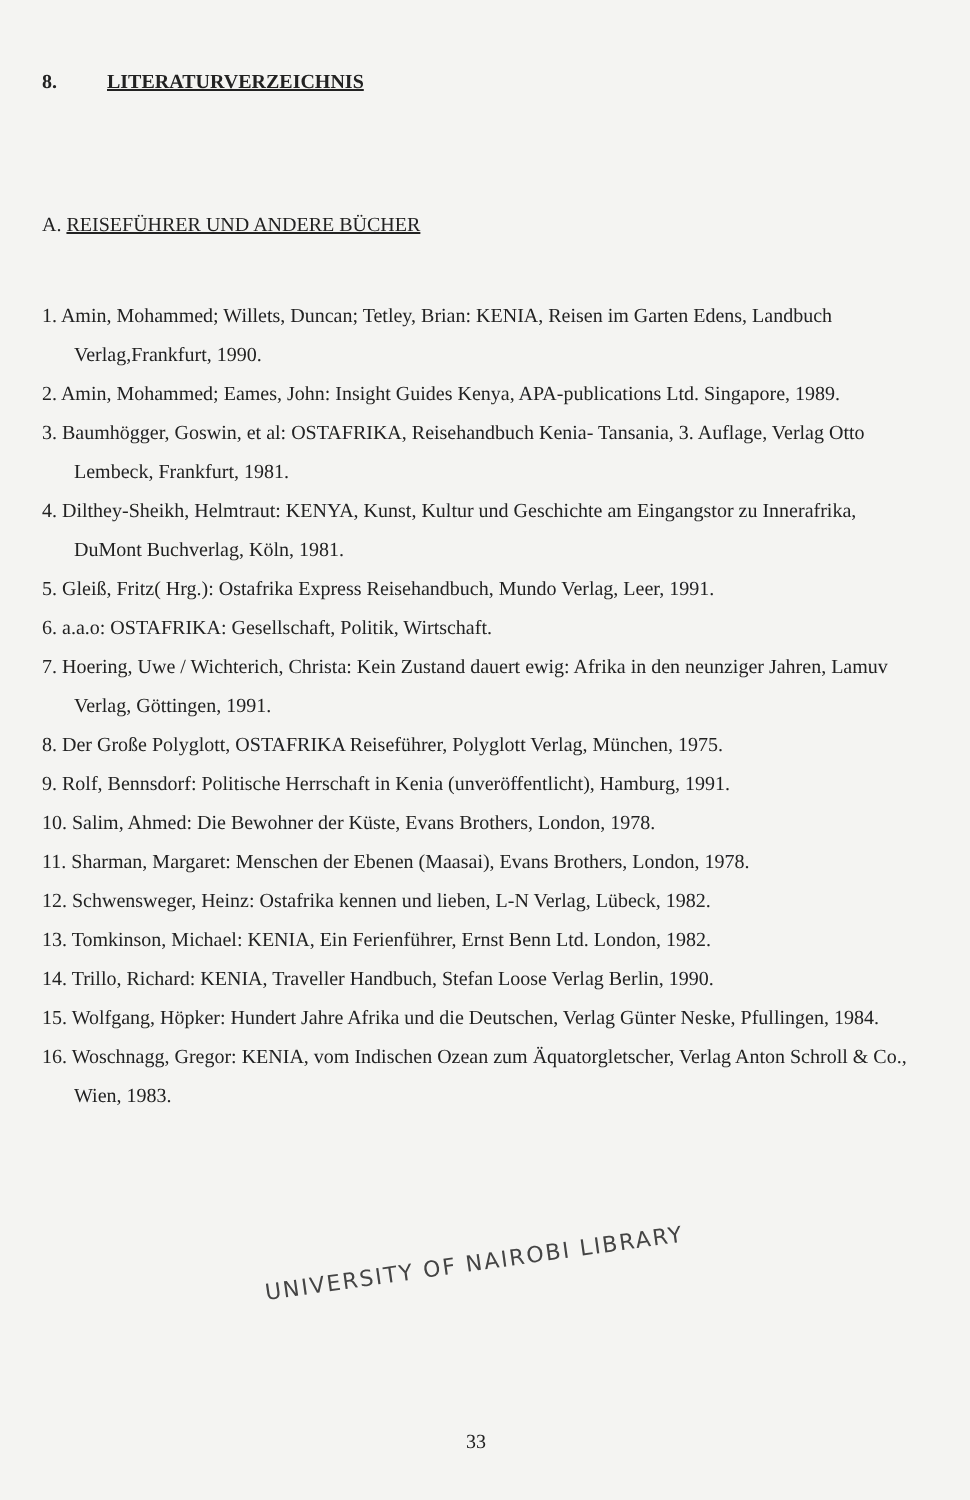8. LITERATURVERZEICHNIS
A. REISEFÜHRER UND ANDERE BÜCHER
1. Amin, Mohammed; Willets, Duncan; Tetley, Brian: KENIA, Reisen im Garten Edens, Landbuch Verlag,Frankfurt, 1990.
2. Amin, Mohammed; Eames, John: Insight Guides Kenya, APA-publications Ltd. Singapore, 1989.
3. Baumhögger, Goswin, et al: OSTAFRIKA, Reisehandbuch Kenia- Tansania, 3. Auflage, Verlag Otto Lembeck, Frankfurt, 1981.
4. Dilthey-Sheikh, Helmtraut: KENYA, Kunst, Kultur und Geschichte am Eingangstor zu Innerafrika, DuMont Buchverlag, Köln, 1981.
5. Gleiß, Fritz( Hrg.): Ostafrika Express Reisehandbuch, Mundo Verlag, Leer, 1991.
6. a.a.o: OSTAFRIKA: Gesellschaft, Politik, Wirtschaft.
7. Hoering, Uwe / Wichterich, Christa: Kein Zustand dauert ewig: Afrika in den neunziger Jahren, Lamuv Verlag, Göttingen, 1991.
8. Der Große Polyglott, OSTAFRIKA Reiseführer, Polyglott Verlag, München, 1975.
9. Rolf, Bennsdorf: Politische Herrschaft in Kenia (unveröffentlicht), Hamburg, 1991.
10. Salim, Ahmed: Die Bewohner der Küste, Evans Brothers, London, 1978.
11. Sharman, Margaret: Menschen der Ebenen (Maasai), Evans Brothers, London, 1978.
12. Schwensweger, Heinz: Ostafrika kennen und lieben, L-N Verlag, Lübeck, 1982.
13. Tomkinson, Michael: KENIA, Ein Ferienführer, Ernst Benn Ltd. London, 1982.
14. Trillo, Richard: KENIA, Traveller Handbuch, Stefan Loose Verlag Berlin, 1990.
15. Wolfgang, Höpker: Hundert Jahre Afrika und die Deutschen, Verlag Günter Neske, Pfullingen, 1984.
16. Woschnagg, Gregor: KENIA, vom Indischen Ozean zum Äquatorgletscher, Verlag Anton Schroll & Co., Wien, 1983.
UNIVERSITY OF NAIROBI LIBRARY
33